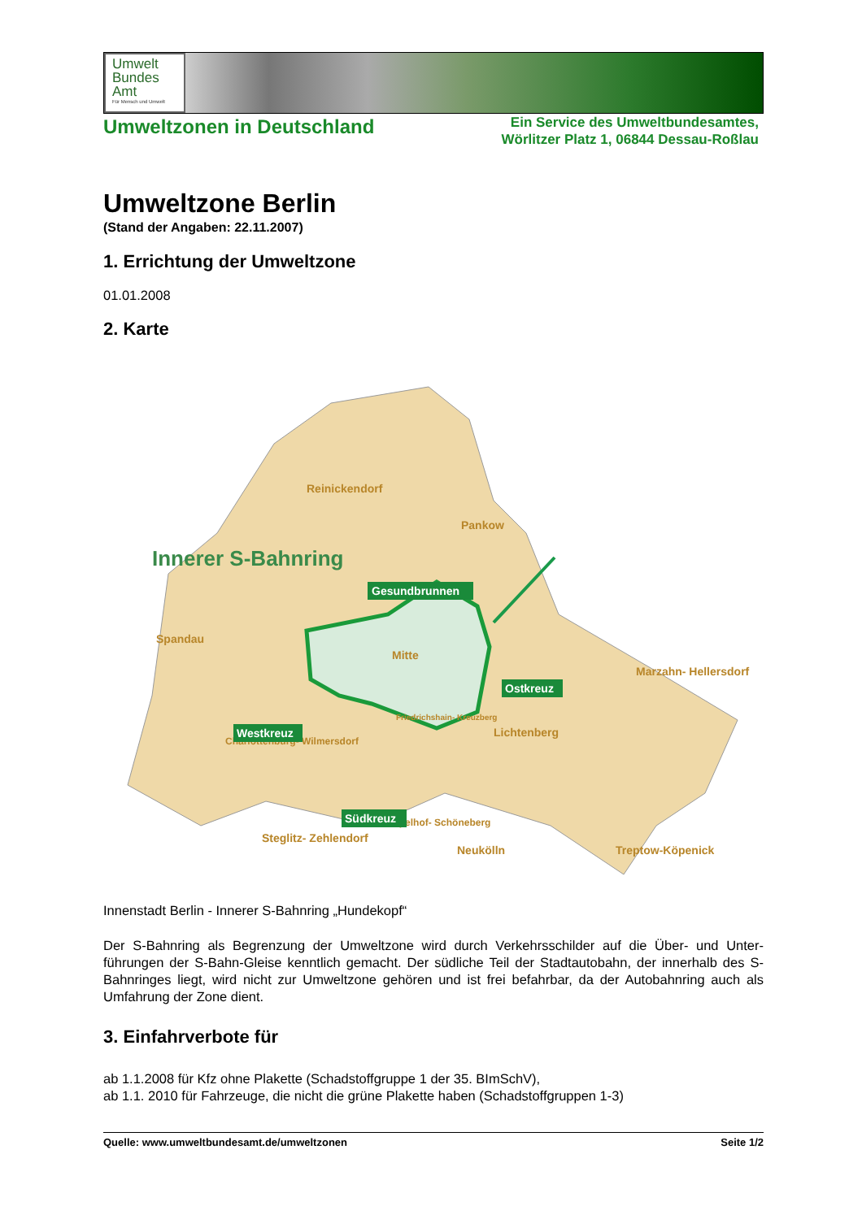Umwelt
Bundes
Amt
Für Mensch und Umwelt
Umweltzonen in Deutschland
Ein Service des Umweltbundesamtes,
Wörlitzer Platz 1, 06844 Dessau-Roßlau
Umweltzone Berlin
(Stand der Angaben: 22.11.2007)
1. Errichtung der Umweltzone
01.01.2008
2. Karte
Reinickendorf
Pankow
Spandau
Mitte
Marzahn- Hellersdorf
Lichtenberg
Friedrichshain- Kreuzberg
Charlottenburg- Wilmersdorf
Steglitz- Zehlendorf
Tempelhof- Schöneberg
Neukölln
Treptow-Köpenick
Innerer S-Bahnring
Gesundbrunnen
Ostkreuz
Westkreuz
Südkreuz
Innenstadt Berlin - Innerer S-Bahnring „Hundekopf“
Der S-Bahnring als Begrenzung der Umweltzone wird durch Verkehrsschilder auf die Über- und Unter-führungen der S-Bahn-Gleise kenntlich gemacht. Der südliche Teil der Stadtautobahn, der innerhalb des S-Bahnringes liegt, wird nicht zur Umweltzone gehören und ist frei befahrbar, da der Autobahnring auch als Umfahrung der Zone dient.
3. Einfahrverbote für
ab 1.1.2008 für Kfz ohne Plakette (Schadstoffgruppe 1 der 35. BImSchV),
ab 1.1. 2010 für Fahrzeuge, die nicht die grüne Plakette haben (Schadstoffgruppen 1-3)
Quelle: www.umweltbundesamt.de/umweltzonen Seite 1/2